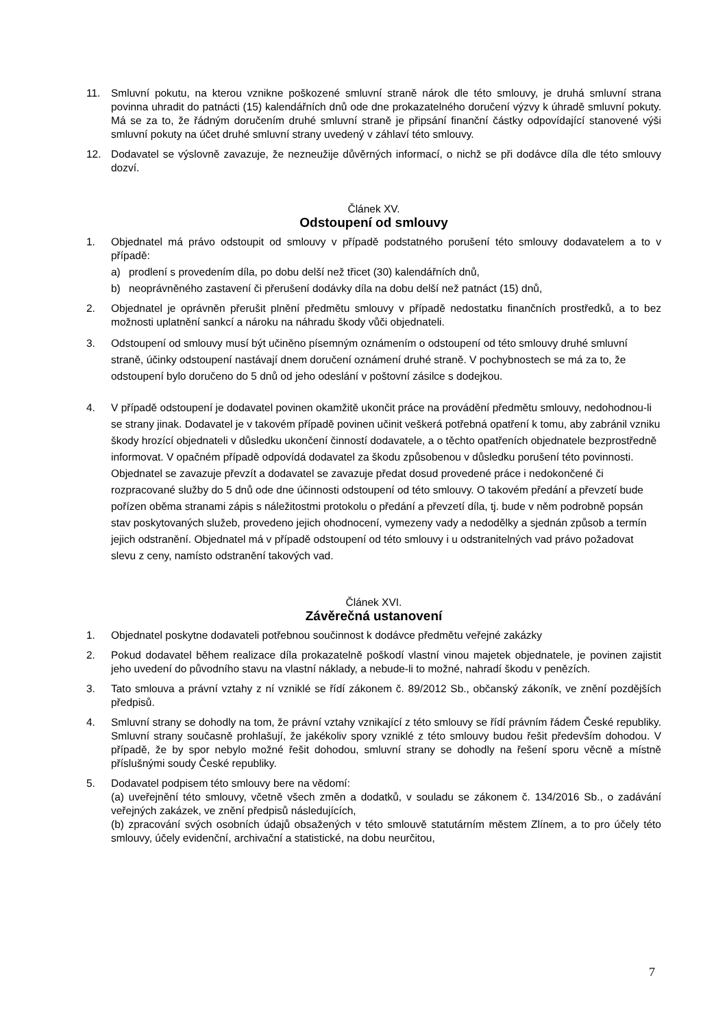11. Smluvní pokutu, na kterou vznikne poškozené smluvní straně nárok dle této smlouvy, je druhá smluvní strana povinna uhradit do patnácti (15) kalendářních dnů ode dne prokazatelného doručení výzvy k úhradě smluvní pokuty. Má se za to, že řádným doručením druhé smluvní straně je připsání finanční částky odpovídající stanovené výši smluvní pokuty na účet druhé smluvní strany uvedený v záhlaví této smlouvy.
12. Dodavatel se výslovně zavazuje, že nezneužije důvěrných informací, o nichž se při dodávce díla dle této smlouvy dozví.
Článek XV.
Odstoupení od smlouvy
1. Objednatel má právo odstoupit od smlouvy v případě podstatného porušení této smlouvy dodavatelem a to v případě:
a) prodlení s provedením díla, po dobu delší než třicet (30) kalendářních dnů,
b) neoprávněného zastavení či přerušení dodávky díla na dobu delší než patnáct (15) dnů,
2. Objednatel je oprávněn přerušit plnění předmětu smlouvy v případě nedostatku finančních prostředků, a to bez možnosti uplatnění sankcí a nároku na náhradu škody vůči objednateli.
3. Odstoupení od smlouvy musí být učiněno písemným oznámením o odstoupení od této smlouvy druhé smluvní straně, účinky odstoupení nastávají dnem doručení oznámení druhé straně. V pochybnostech se má za to, že odstoupení bylo doručeno do 5 dnů od jeho odeslání v poštovní zásilce s dodejkou.
4. V případě odstoupení je dodavatel povinen okamžitě ukončit práce na provádění předmětu smlouvy, nedohodnou-li se strany jinak. Dodavatel je v takovém případě povinen učinit veškerá potřebná opatření k tomu, aby zabránil vzniku škody hrozící objednateli v důsledku ukončení činností dodavatele, a o těchto opatřeních objednatele bezprostředně informovat. V opačném případě odpovídá dodavatel za škodu způsobenou v důsledku porušení této povinnosti. Objednatel se zavazuje převzít a dodavatel se zavazuje předat dosud provedené práce i nedokončené či rozpracované služby do 5 dnů ode dne účinnosti odstoupení od této smlouvy. O takovém předání a převzetí bude pořízen oběma stranami zápis s náležitostmi protokolu o předání a převzetí díla, tj. bude v něm podrobně popsán stav poskytovaných služeb, provedeno jejich ohodnocení, vymezeny vady a nedodělky a sjednán způsob a termín jejich odstranění. Objednatel má v případě odstoupení od této smlouvy i u odstranitelných vad právo požadovat slevu z ceny, namísto odstranění takových vad.
Článek XVI.
Závěrečná ustanovení
1. Objednatel poskytne dodavateli potřebnou součinnost k dodávce předmětu veřejné zakázky
2. Pokud dodavatel během realizace díla prokazatelně poškodí vlastní vinou majetek objednatele, je povinen zajistit jeho uvedení do původního stavu na vlastní náklady, a nebude-li to možné, nahradí škodu v penězích.
3. Tato smlouva a právní vztahy z ní vzniklé se řídí zákonem č. 89/2012 Sb., občanský zákoník, ve znění pozdějších předpisů.
4. Smluvní strany se dohodly na tom, že právní vztahy vznikající z této smlouvy se řídí právním řádem České republiky. Smluvní strany současně prohlašují, že jakékoliv spory vzniklé z této smlouvy budou řešit především dohodou. V případě, že by spor nebylo možné řešit dohodou, smluvní strany se dohodly na řešení sporu věcně a místně příslušnými soudy České republiky.
5. Dodavatel podpisem této smlouvy bere na vědomí:
(a) uveřejnění této smlouvy, včetně všech změn a dodatků, v souladu se zákonem č. 134/2016 Sb., o zadávání veřejných zakázek, ve znění předpisů následujících,
(b) zpracování svých osobních údajů obsažených v této smlouvě statutárním městem Zlínem, a to pro účely této smlouvy, účely evidenční, archivační a statistické, na dobu neurčitou,
7